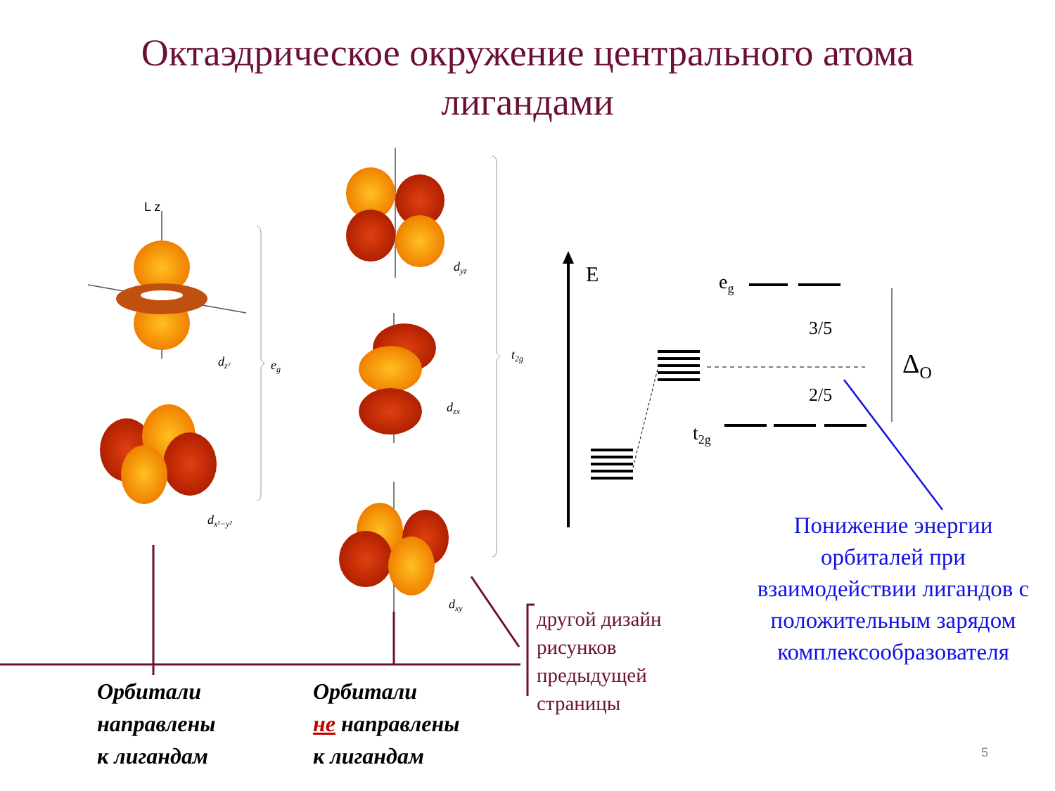Октаэдрическое окружение центрального атома
лигандами
L z
dz²
eg
dx²−y²
dyz
dzx
dxy
t2g
E
eg
3/5
2/5
t2g
ΔO
Орбитали
направлены
к лигандам
Орбитали
не направлены
к лигандам
другой дизайн
рисунков
предыдущей
страницы
Понижение энергии орбиталей при взаимодействии лигандов с положительным зарядом комплексообразователя
5